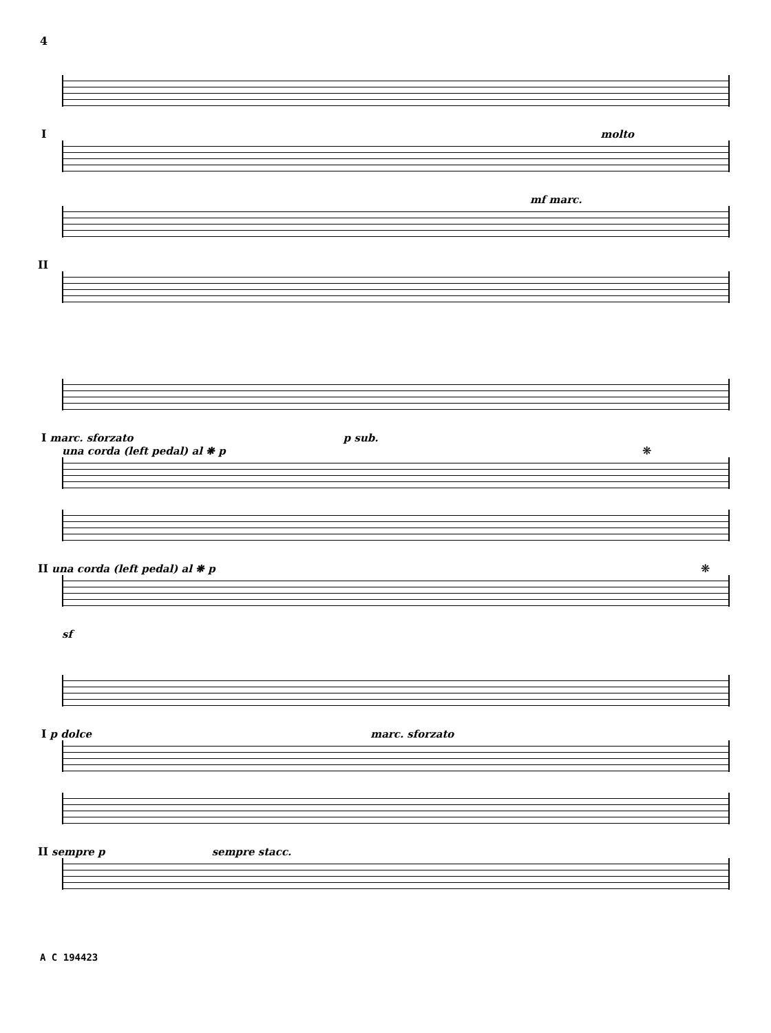4
I molto
mf marc.
II
I marc. sforzato p sub.
una corda (left pedal) al ❋ p ❋
II una corda (left pedal) al ❋ p ❋
sf
I p dolce marc. sforzato
II sempre p sempre stacc.
A C 194423